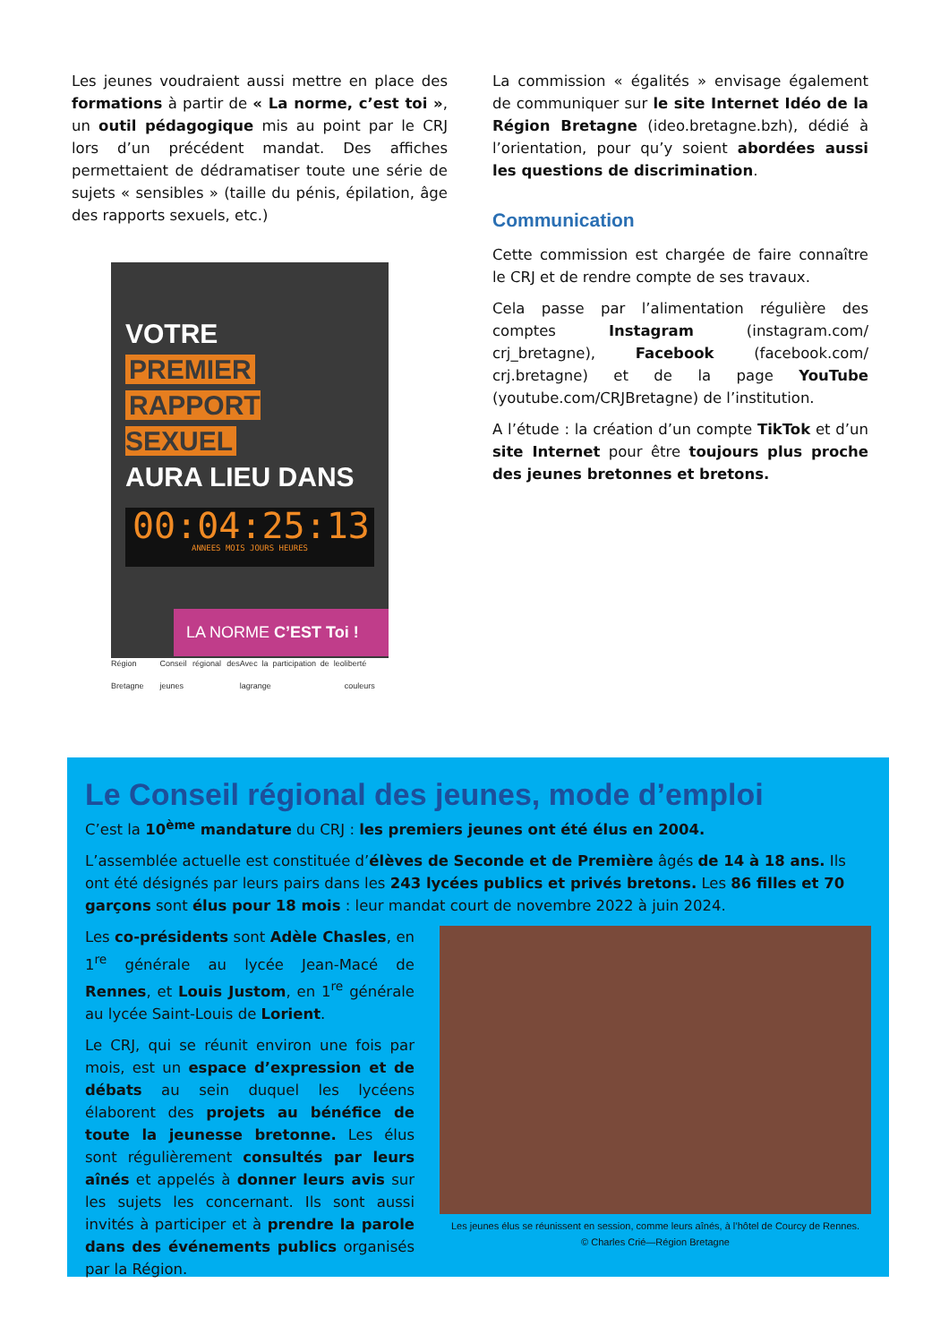Les jeunes voudraient aussi mettre en place des formations à partir de « La norme, c’est toi », un outil pédagogique mis au point par le CRJ lors d’un précédent mandat. Des affiches permettaient de dédramatiser toute une série de sujets « sensibles » (taille du pénis, épilation, âge des rapports sexuels, etc.)
VOTRE
PREMIER
RAPPORT SEXUEL
AURA LIEU DANS
00:04:25:13
ANNEES MOIS JOURS HEURES
LA NORME C’EST Toi !
Région Bretagne Conseil régional des jeunes Avec la participation de leo lagrange liberté couleurs
La commission « égalités » envisage également de communiquer sur le site Internet Idéo de la Région Bretagne (ideo.bretagne.bzh), dédié à l’orientation, pour qu’y soient abordées aussi les questions de discrimination.
Communication
Cette commission est chargée de faire connaître le CRJ et de rendre compte de ses travaux.
Cela passe par l’alimentation régulière des comptes Instagram (instagram.com/ crj_bretagne), Facebook (facebook.com/ crj.bretagne) et de la page YouTube (youtube.com/CRJBretagne) de l’institution.
A l’étude : la création d’un compte TikTok et d’un site Internet pour être toujours plus proche des jeunes bretonnes et bretons.
Le Conseil régional des jeunes, mode d’emploi
C’est la 10<sup>ème</sup> mandature du CRJ : les premiers jeunes ont été élus en 2004.
L’assemblée actuelle est constituée d’élèves de Seconde et de Première âgés de 14 à 18 ans. Ils ont été désignés par leurs pairs dans les 243 lycées publics et privés bretons. Les 86 filles et 70 garçons sont élus pour 18 mois : leur mandat court de novembre 2022 à juin 2024.
Les co-présidents sont Adèle Chasles, en 1<sup>re</sup> générale au lycée Jean-Macé de Rennes, et Louis Justom, en 1<sup>re</sup> générale au lycée Saint-Louis de Lorient.
Le CRJ, qui se réunit environ une fois par mois, est un espace d’expression et de débats au sein duquel les lycéens élaborent des projets au bénéfice de toute la jeunesse bretonne. Les élus sont régulièrement consultés par leurs aînés et appelés à donner leurs avis sur les sujets les concernant. Ils sont aussi invités à participer et à prendre la parole dans des événements publics organisés par la Région.
Les jeunes élus se réunissent en session, comme leurs aînés, à l’hôtel de Courcy de Rennes.
© Charles Crié—Région Bretagne